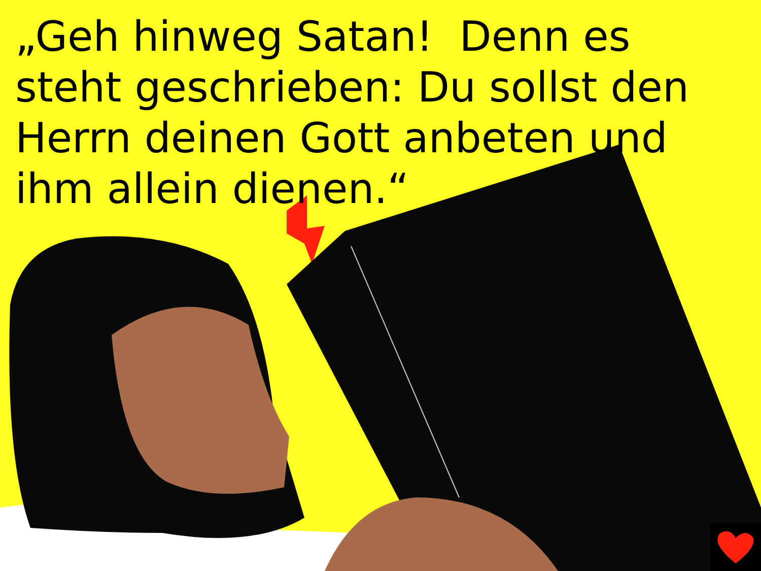„Geh hinweg Satan! Denn es steht geschrieben: Du sollst den Herrn deinen Gott anbeten und ihm allein dienen.“